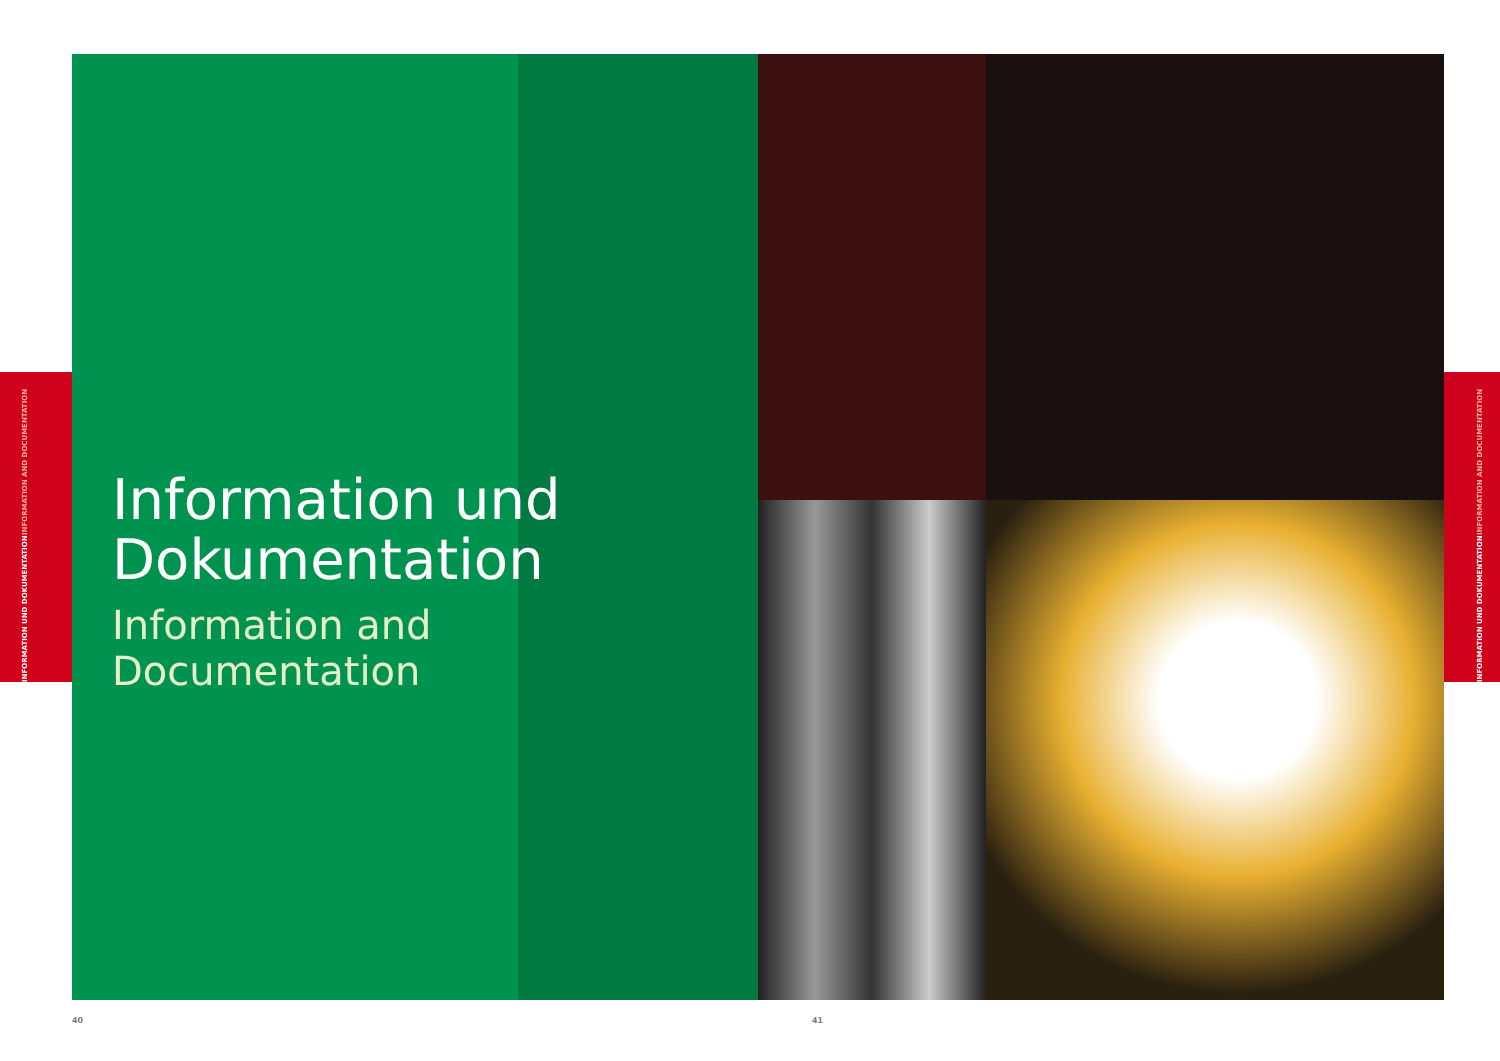INFORMATION UND DOKUMENTATION
INFORMATION AND DOCUMENTATION
Information und
Dokumentation
Information and
Documentation
INFORMATION UND DOKUMENTATION
INFORMATION AND DOCUMENTATION
40 41